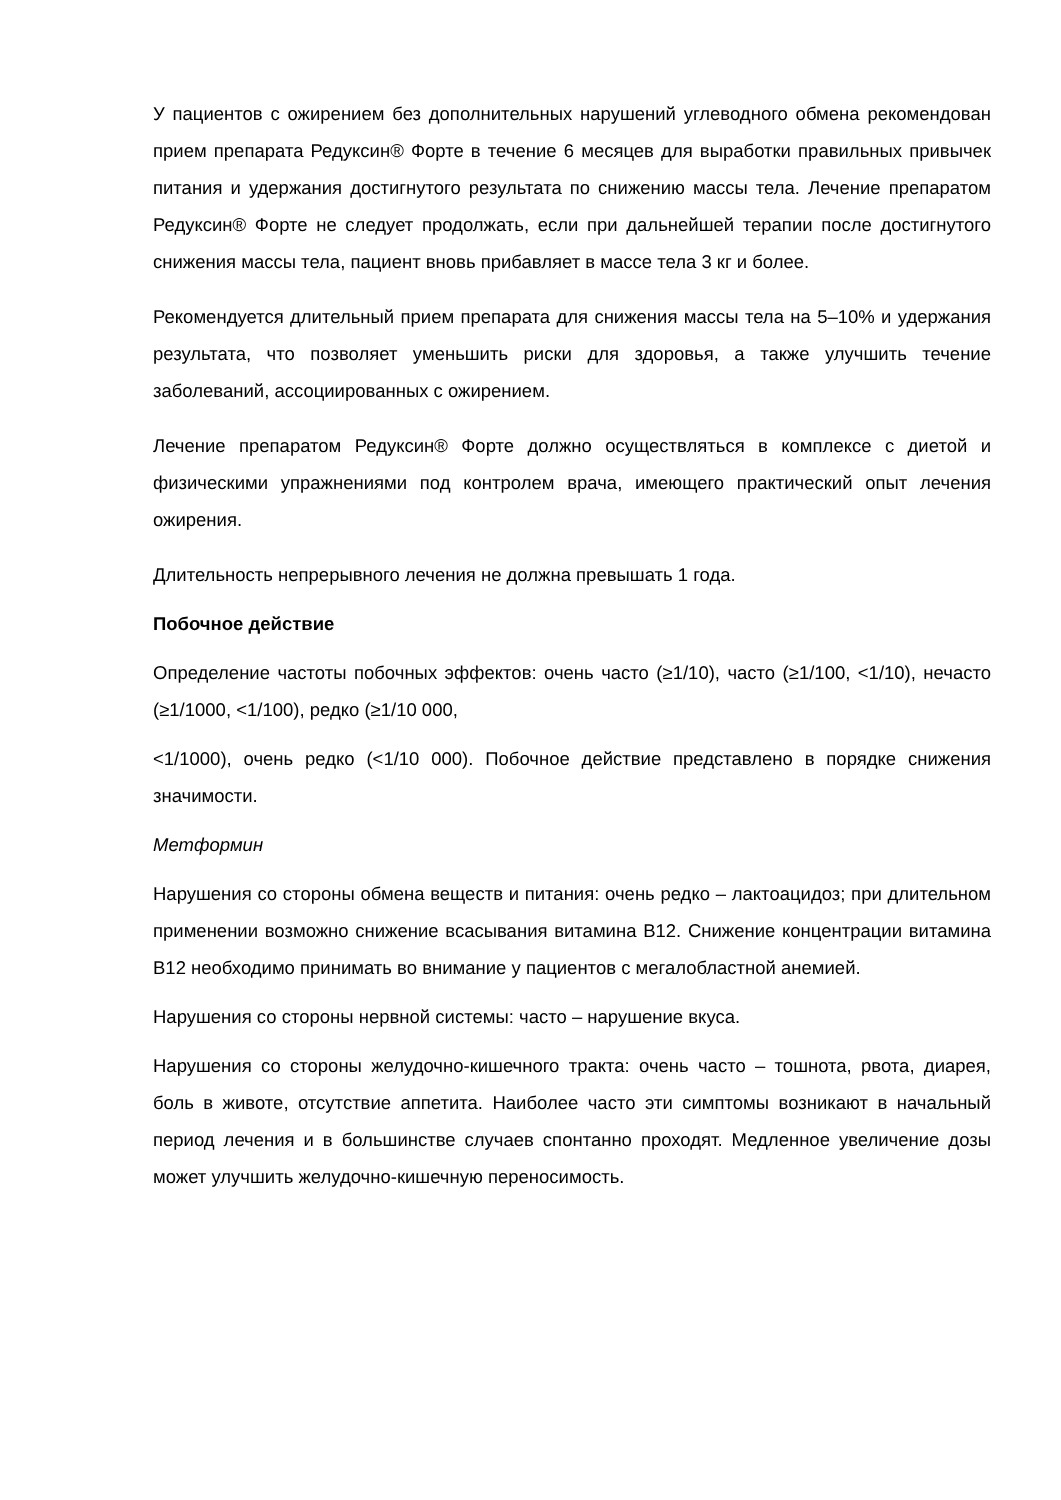У пациентов с ожирением без дополнительных нарушений углеводного обмена рекомендован прием препарата Редуксин® Форте в течение 6 месяцев для выработки правильных привычек питания и удержания достигнутого результата по снижению массы тела. Лечение препаратом Редуксин® Форте не следует продолжать, если при дальнейшей терапии после достигнутого снижения массы тела, пациент вновь прибавляет в массе тела 3 кг и более.
Рекомендуется длительный прием препарата для снижения массы тела на 5–10% и удержания результата, что позволяет уменьшить риски для здоровья, а также улучшить течение заболеваний, ассоциированных с ожирением.
Лечение препаратом Редуксин® Форте должно осуществляться в комплексе с диетой и физическими упражнениями под контролем врача, имеющего практический опыт лечения ожирения.
Длительность непрерывного лечения не должна превышать 1 года.
Побочное действие
Определение частоты побочных эффектов: очень часто (≥1/10), часто (≥1/100, <1/10), нечасто (≥1/1000, <1/100), редко (≥1/10 000,
<1/1000), очень редко (<1/10 000). Побочное действие представлено в порядке снижения значимости.
Метформин
Нарушения со стороны обмена веществ и питания: очень редко – лактоацидоз; при длительном применении возможно снижение всасывания витамина B12. Снижение концентрации витамина B12 необходимо принимать во внимание у пациентов с мегалобластной анемией.
Нарушения со стороны нервной системы: часто – нарушение вкуса.
Нарушения со стороны желудочно-кишечного тракта: очень часто – тошнота, рвота, диарея, боль в животе, отсутствие аппетита. Наиболее часто эти симптомы возникают в начальный период лечения и в большинстве случаев спонтанно проходят. Медленное увеличение дозы может улучшить желудочно-кишечную переносимость.